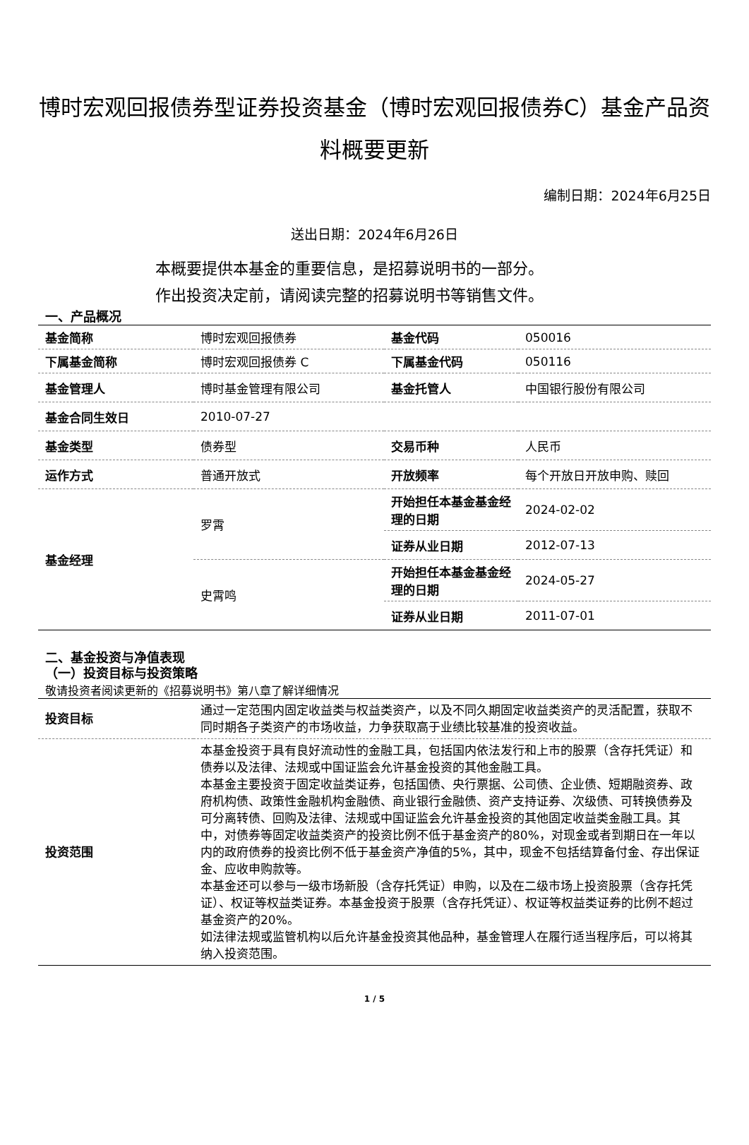博时宏观回报债券型证券投资基金（博时宏观回报债券C）基金产品资料概要更新
编制日期：2024年6月25日
送出日期：2024年6月26日
本概要提供本基金的重要信息，是招募说明书的一部分。
作出投资决定前，请阅读完整的招募说明书等销售文件。
一、产品概况
| 基金简称 | 博时宏观回报债券 | 基金代码 | 050016 |
| 下属基金简称 | 博时宏观回报债券 C | 下属基金代码 | 050116 |
| 基金管理人 | 博时基金管理有限公司 | 基金托管人 | 中国银行股份有限公司 |
| 基金合同生效日 | 2010-07-27 | | |
| 基金类型 | 债券型 | 交易币种 | 人民币 |
| 运作方式 | 普通开放式 | 开放频率 | 每个开放日开放申购、赎回 |
| 基金经理 | 罗霄 | 开始担任本基金基金经理的日期 | 2024-02-02 |
| | | 证券从业日期 | 2012-07-13 |
| | 史霄鸣 | 开始担任本基金基金经理的日期 | 2024-05-27 |
| | | 证券从业日期 | 2011-07-01 |
二、基金投资与净值表现
（一）投资目标与投资策略
敬请投资者阅读更新的《招募说明书》第八章了解详细情况
| 投资目标 | 通过一定范围内固定收益类与权益类资产，以及不同久期固定收益类资产的灵活配置，获取不同时期各子类资产的市场收益，力争获取高于业绩比较基准的投资收益。 |
| 投资范围 | 本基金投资于具有良好流动性的金融工具，包括国内依法发行和上市的股票（含存托凭证）和债券以及法律、法规或中国证监会允许基金投资的其他金融工具。 本基金主要投资于固定收益类证券，包括国债、央行票据、公司债、企业债、短期融资券、政府机构债、政策性金融机构金融债、商业银行金融债、资产支持证券、次级债、可转换债券及可分离转债、回购及法律、法规或中国证监会允许基金投资的其他固定收益类金融工具。其中，对债券等固定收益类资产的投资比例不低于基金资产的80%，对现金或者到期日在一年以内的政府债券的投资比例不低于基金资产净值的5%，其中，现金不包括结算备付金、存出保证金、应收申购款等。 本基金还可以参与一级市场新股（含存托凭证）申购，以及在二级市场上投资股票（含存托凭证）、权证等权益类证券。本基金投资于股票（含存托凭证）、权证等权益类证券的比例不超过基金资产的20%。 如法律法规或监管机构以后允许基金投资其他品种，基金管理人在履行适当程序后，可以将其纳入投资范围。 |
1 / 5